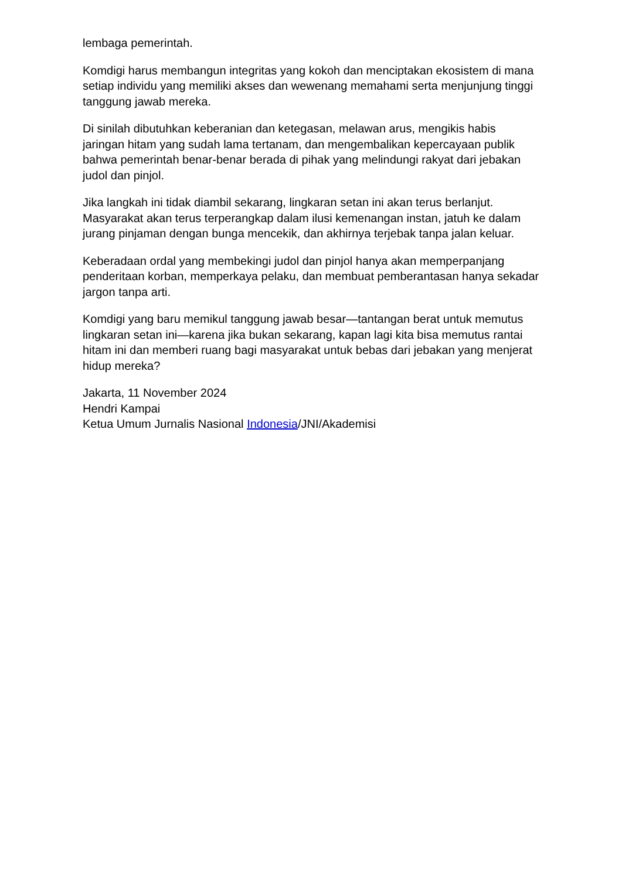lembaga pemerintah.
Komdigi harus membangun integritas yang kokoh dan menciptakan ekosistem di mana setiap individu yang memiliki akses dan wewenang memahami serta menjunjung tinggi tanggung jawab mereka.
Di sinilah dibutuhkan keberanian dan ketegasan, melawan arus, mengikis habis jaringan hitam yang sudah lama tertanam, dan mengembalikan kepercayaan publik bahwa pemerintah benar-benar berada di pihak yang melindungi rakyat dari jebakan judol dan pinjol.
Jika langkah ini tidak diambil sekarang, lingkaran setan ini akan terus berlanjut. Masyarakat akan terus terperangkap dalam ilusi kemenangan instan, jatuh ke dalam jurang pinjaman dengan bunga mencekik, dan akhirnya terjebak tanpa jalan keluar.
Keberadaan ordal yang membekingi judol dan pinjol hanya akan memperpanjang penderitaan korban, memperkaya pelaku, dan membuat pemberantasan hanya sekadar jargon tanpa arti.
Komdigi yang baru memikul tanggung jawab besar—tantangan berat untuk memutus lingkaran setan ini—karena jika bukan sekarang, kapan lagi kita bisa memutus rantai hitam ini dan memberi ruang bagi masyarakat untuk bebas dari jebakan yang menjerat hidup mereka?
Jakarta, 11 November 2024
Hendri Kampai
Ketua Umum Jurnalis Nasional Indonesia/JNI/Akademisi